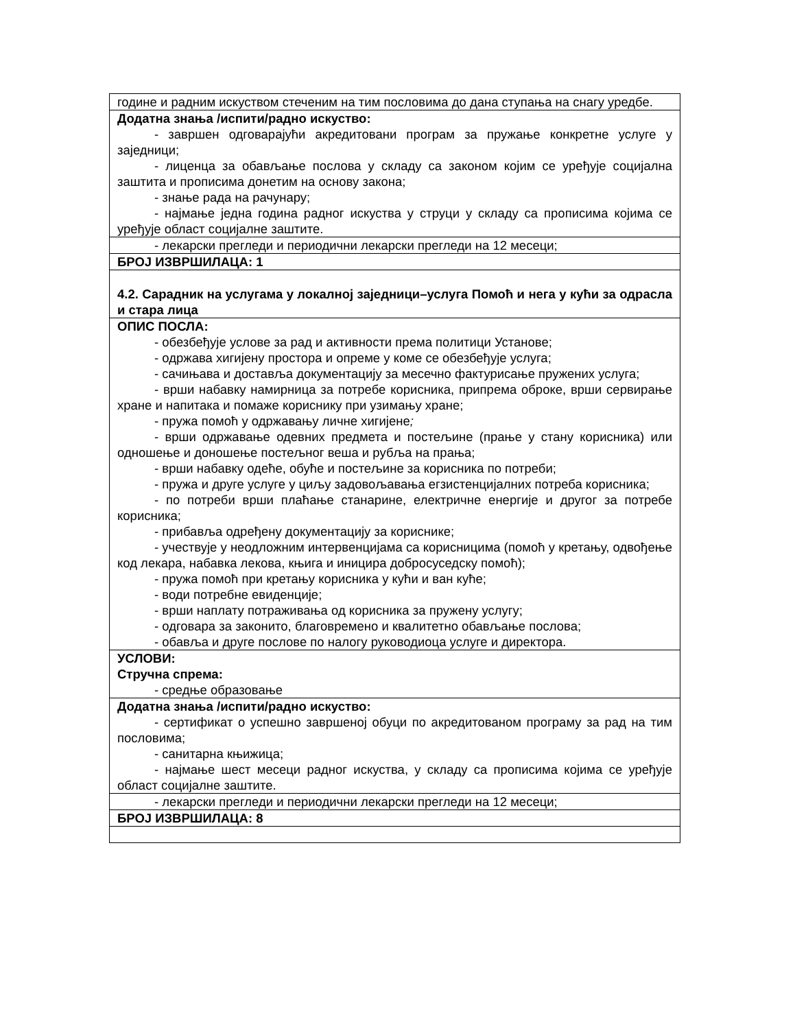| године и радним искуством стеченим на тим пословима до дана ступања на снагу уредбе. |
| Додатна знања /испити/радно искуство: - завршен одговарајући акредитовани програм за пружање конкретне услуге у заједници; - лиценца за обављање послова у складу са законом којим се уређује социјална заштита и прописима донетим на основу закона; - знање рада на рачунару; - најмање једна година радног искуства у струци у складу са прописима којима се уређује област социјалне заштите. |
| - лекарски прегледи и периодични лекарски прегледи на 12 месеци; |
| БРОЈ ИЗВРШИЛАЦА: 1 |
| 4.2. Сарадник на услугама у локалној заједници–услуга Помоћ и нега у кући за одрасла и стара лица |
| ОПИС ПОСЛА: - обезбеђује услове за рад и активности према политици Установе; - одржава хигијену простора и опреме у коме се обезбеђује услуга; - сачињава и доставља документацију за месечно фактурисање пружених услуга; - врши набавку намирница за потребе корисника, припрема оброке, врши сервирање хране и напитака и помаже кориснику при узимању хране; - пружа помоћ у одржавању личне хигијене ; - врши одржавање одевних предмета и постељине (прање у стану корисника) или одношење и доношење постељног веша и рубља на прања; - врши набавку одеће, обуће и постељине за корисника по потреби; - пружа и друге услуге у циљу задовољавања егзистенцијалних потреба корисника; - по потреби врши плаћање станарине, електричне енергије и другог за потребе корисника; - прибавља одређену документацију за кориснике; - учествује у неодложним интервенцијама са корисницима (помоћ у кретању, одвођење код лекара, набавка лекова, књига и иницира добросуседску помоћ); - пружа помоћ при кретању корисника у кући и ван куће; - води потребне евиденције; - врши наплату потраживања од корисника за пружену услугу; - одговара за законито, благовремено и квалитетно обављање послова; - обавља и друге послове по налогу руководиоца услуге и директора. |
| УСЛОВИ: Стручна спрема: - средње образовање |
| Додатна знања /испити/радно искуство: - сертификат о успешно завршеној обуци по акредитованом програму за рад на тим пословима; - санитарна књижица; - најмање шест месеци радног искуства, у складу са прописима којима се уређује област социјалне заштите. |
| - лекарски прегледи и периодични лекарски прегледи на 12 месеци; |
| БРОЈ ИЗВРШИЛАЦА: 8 |